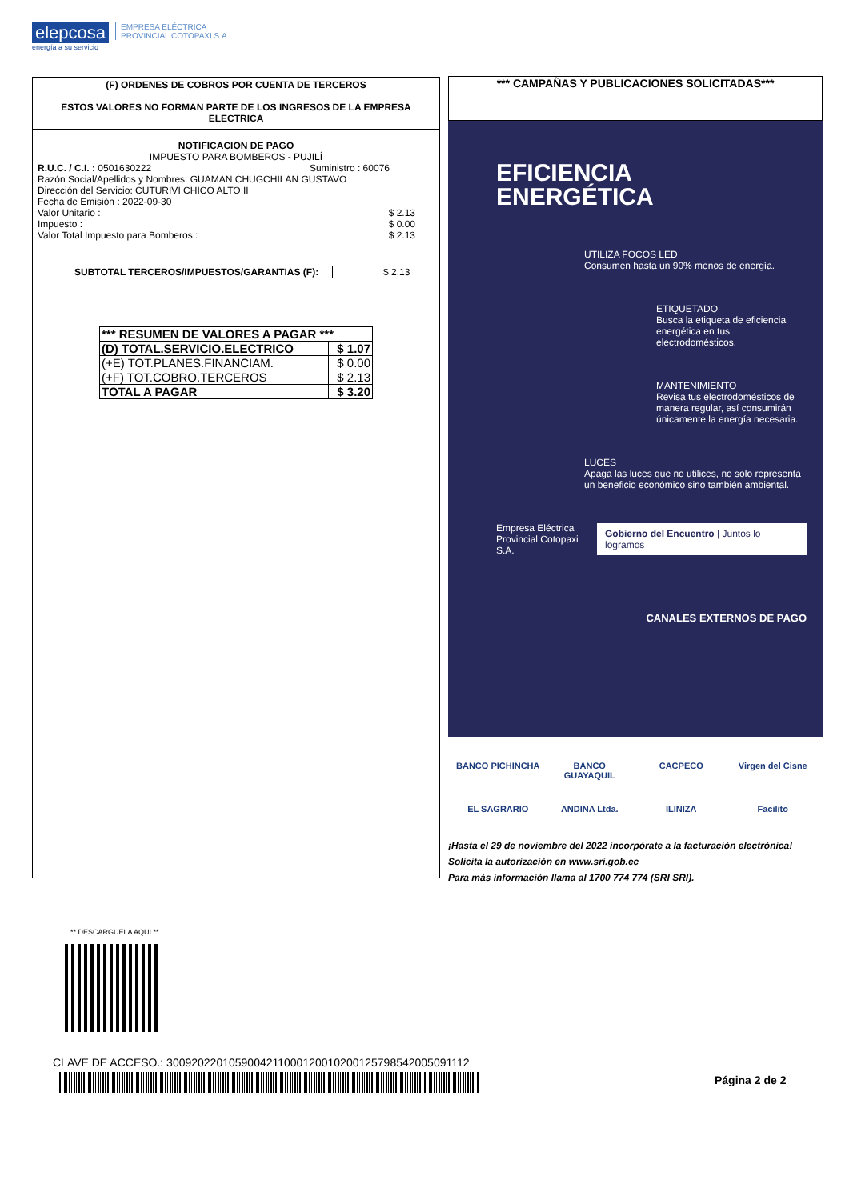elepcosa
energía a su servicio
EMPRESA ELÉCTRICA
PROVINCIAL COTOPAXI S.A.
(F) ORDENES DE COBROS POR CUENTA DE TERCEROS
ESTOS VALORES NO FORMAN PARTE DE LOS INGRESOS DE LA EMPRESA ELECTRICA
NOTIFICACION DE PAGO
IMPUESTO PARA BOMBEROS - PUJILÍ
R.U.C. / C.I. : 0501630222 Suministro : 60076
Razón Social/Apellidos y Nombres: GUAMAN CHUGCHILAN GUSTAVO
Dirección del Servicio: CUTURIVI CHICO ALTO II
Fecha de Emisión : 2022-09-30
Valor Unitario : $ 2.13
Impuesto : $ 0.00
Valor Total Impuesto para Bomberos : $ 2.13
SUBTOTAL TERCEROS/IMPUESTOS/GARANTIAS (F): $ 2.13
| *** RESUMEN DE VALORES A PAGAR *** | |
| --- | --- |
| (D) TOTAL.SERVICIO.ELECTRICO | $ 1.07 |
| (+E) TOT.PLANES.FINANCIAM. | $ 0.00 |
| (+F) TOT.COBRO.TERCEROS | $ 2.13 |
| TOTAL A PAGAR | $ 3.20 |
*** CAMPAÑAS Y PUBLICACIONES SOLICITADAS***
EFICIENCIA
ENERGÉTICA
UTILIZA FOCOS LED
Consumen hasta un 90% menos de energía.
ETIQUETADO
Busca la etiqueta de eficiencia energética en tus electrodomésticos.
MANTENIMIENTO
Revisa tus electrodomésticos de manera regular, así consumirán únicamente la energía necesaria.
LUCES
Apaga las luces que no utilices, no solo representa un beneficio económico sino también ambiental.
Empresa Eléctrica
Provincial Cotopaxi S.A. Gobierno del Encuentro | Juntos lo logramos
CANALES EXTERNOS DE PAGO
BANCO PICHINCHA BANCO GUAYAQUIL CACPECO Virgen del Cisne EL SAGRARIO ANDINA Ltda. ILINIZA Facilito
¡Hasta el 29 de noviembre del 2022 incorpórate a la facturación electrónica!
Solicita la autorización en www.sri.gob.ec
Para más información llama al 1700 774 774 (SRI SRI).
** DESCARGUELA AQUI **
CLAVE DE ACCESO.: 3009202201059004211000120010200125798542005091112
Página 2 de 2